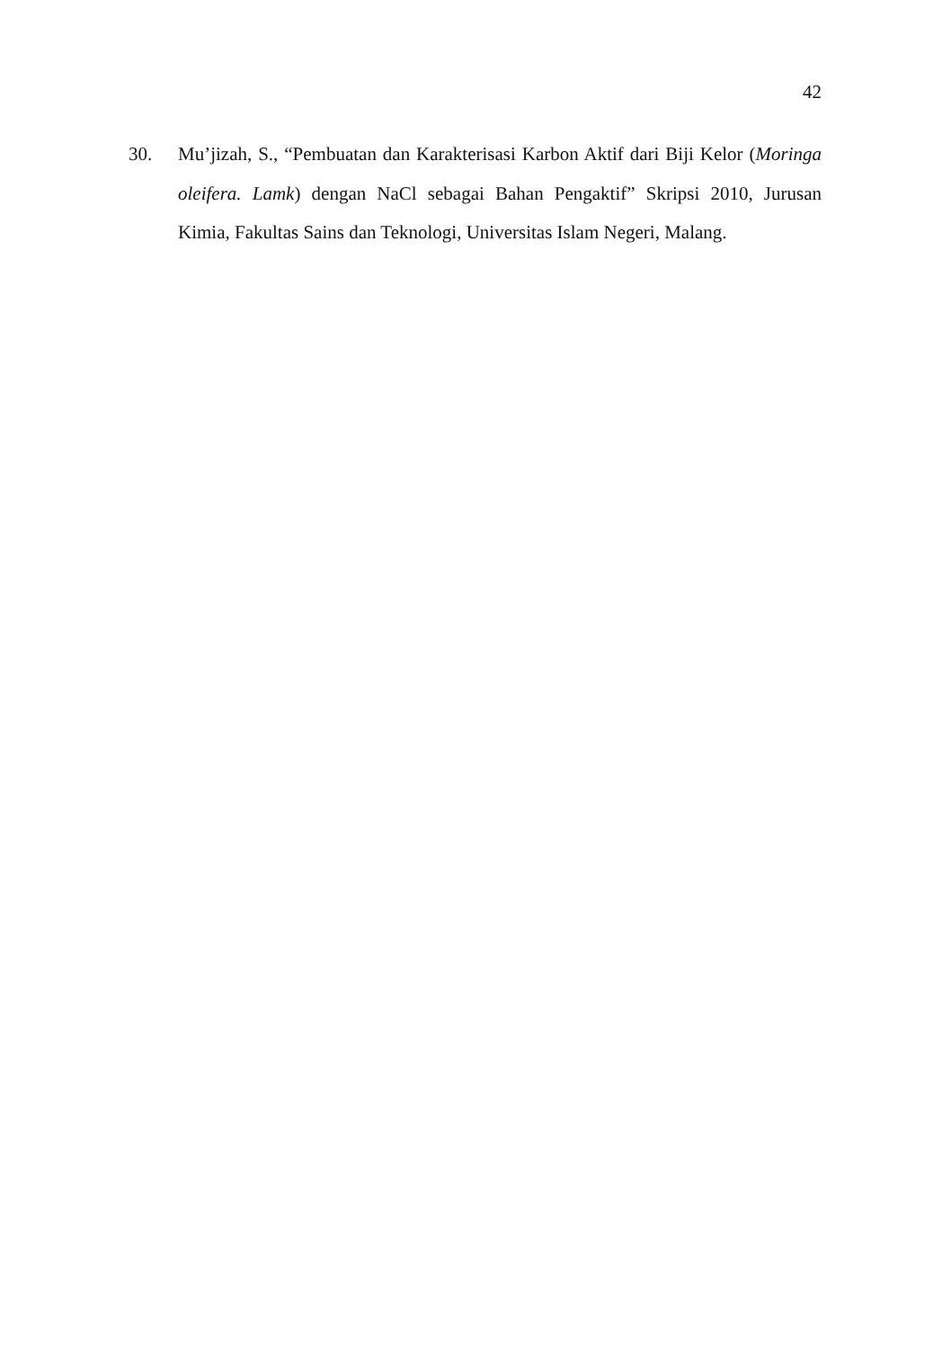42
30. Mu’jizah, S., “Pembuatan dan Karakterisasi Karbon Aktif dari Biji Kelor (Moringa oleifera. Lamk) dengan NaCl sebagai Bahan Pengaktif” Skripsi 2010, Jurusan Kimia, Fakultas Sains dan Teknologi, Universitas Islam Negeri, Malang.